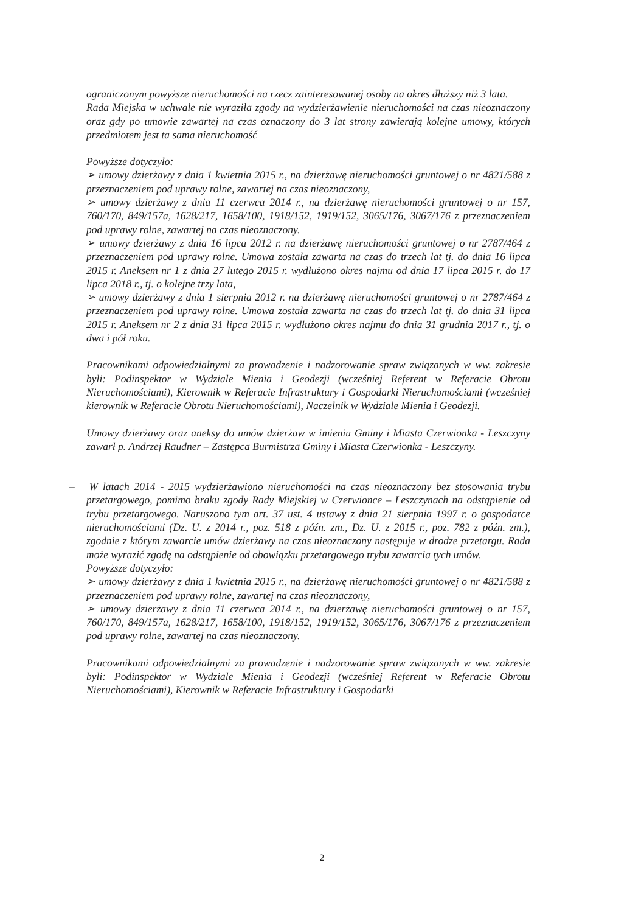ograniczonym powyższe nieruchomości na rzecz zainteresowanej osoby na okres dłuższy niż 3 lata.
Rada Miejska w uchwale nie wyraziła zgody na wydzierżawienie nieruchomości na czas nieoznaczony oraz gdy po umowie zawartej na czas oznaczony do 3 lat strony zawierają kolejne umowy, których przedmiotem jest ta sama nieruchomość
Powyższe dotyczyło:
➢ umowy dzierżawy z dnia 1 kwietnia 2015 r., na dzierżawę nieruchomości gruntowej o nr 4821/588 z przeznaczeniem pod uprawy rolne, zawartej na czas nieoznaczony,
➢ umowy dzierżawy z dnia 11 czerwca 2014 r., na dzierżawę nieruchomości gruntowej o nr 157, 760/170, 849/157a, 1628/217, 1658/100, 1918/152, 1919/152, 3065/176, 3067/176 z przeznaczeniem pod uprawy rolne, zawartej na czas nieoznaczony.
➢ umowy dzierżawy z dnia 16 lipca 2012 r. na dzierżawę nieruchomości gruntowej o nr 2787/464 z przeznaczeniem pod uprawy rolne. Umowa została zawarta na czas do trzech lat tj. do dnia 16 lipca 2015 r. Aneksem nr 1 z dnia 27 lutego 2015 r. wydłużono okres najmu od dnia 17 lipca 2015 r. do 17 lipca 2018 r., tj. o kolejne trzy lata,
➢ umowy dzierżawy z dnia 1 sierpnia 2012 r. na dzierżawę nieruchomości gruntowej o nr 2787/464 z przeznaczeniem pod uprawy rolne. Umowa została zawarta na czas do trzech lat tj. do dnia 31 lipca 2015 r. Aneksem nr 2 z dnia 31 lipca 2015 r. wydłużono okres najmu do dnia 31 grudnia 2017 r., tj. o dwa i pół roku.
Pracownikami odpowiedzialnymi za prowadzenie i nadzorowanie spraw związanych w ww. zakresie byli: Podinspektor w Wydziale Mienia i Geodezji (wcześniej Referent w Referacie Obrotu Nieruchomościami), Kierownik w Referacie Infrastruktury i Gospodarki Nieruchomościami (wcześniej kierownik w Referacie Obrotu Nieruchomościami), Naczelnik w Wydziale Mienia i Geodezji.
Umowy dzierżawy oraz aneksy do umów dzierżaw w imieniu Gminy i Miasta Czerwionka - Leszczyny zawarł p. Andrzej Raudner – Zastępca Burmistrza Gminy i Miasta Czerwionka - Leszczyny.
– W latach 2014 - 2015 wydzierżawiono nieruchomości na czas nieoznaczony bez stosowania trybu przetargowego, pomimo braku zgody Rady Miejskiej w Czerwionce – Leszczynach na odstąpienie od trybu przetargowego. Naruszono tym art. 37 ust. 4 ustawy z dnia 21 sierpnia 1997 r. o gospodarce nieruchomościami (Dz. U. z 2014 r., poz. 518 z późn. zm., Dz. U. z 2015 r., poz. 782 z późn. zm.), zgodnie z którym zawarcie umów dzierżawy na czas nieoznaczony następuje w drodze przetargu. Rada może wyrazić zgodę na odstąpienie od obowiązku przetargowego trybu zawarcia tych umów.
Powyższe dotyczyło:
➢ umowy dzierżawy z dnia 1 kwietnia 2015 r., na dzierżawę nieruchomości gruntowej o nr 4821/588 z przeznaczeniem pod uprawy rolne, zawartej na czas nieoznaczony,
➢ umowy dzierżawy z dnia 11 czerwca 2014 r., na dzierżawę nieruchomości gruntowej o nr 157, 760/170, 849/157a, 1628/217, 1658/100, 1918/152, 1919/152, 3065/176, 3067/176 z przeznaczeniem pod uprawy rolne, zawartej na czas nieoznaczony.
Pracownikami odpowiedzialnymi za prowadzenie i nadzorowanie spraw związanych w ww. zakresie byli: Podinspektor w Wydziale Mienia i Geodezji (wcześniej Referent w Referacie Obrotu Nieruchomościami), Kierownik w Referacie Infrastruktury i Gospodarki
2